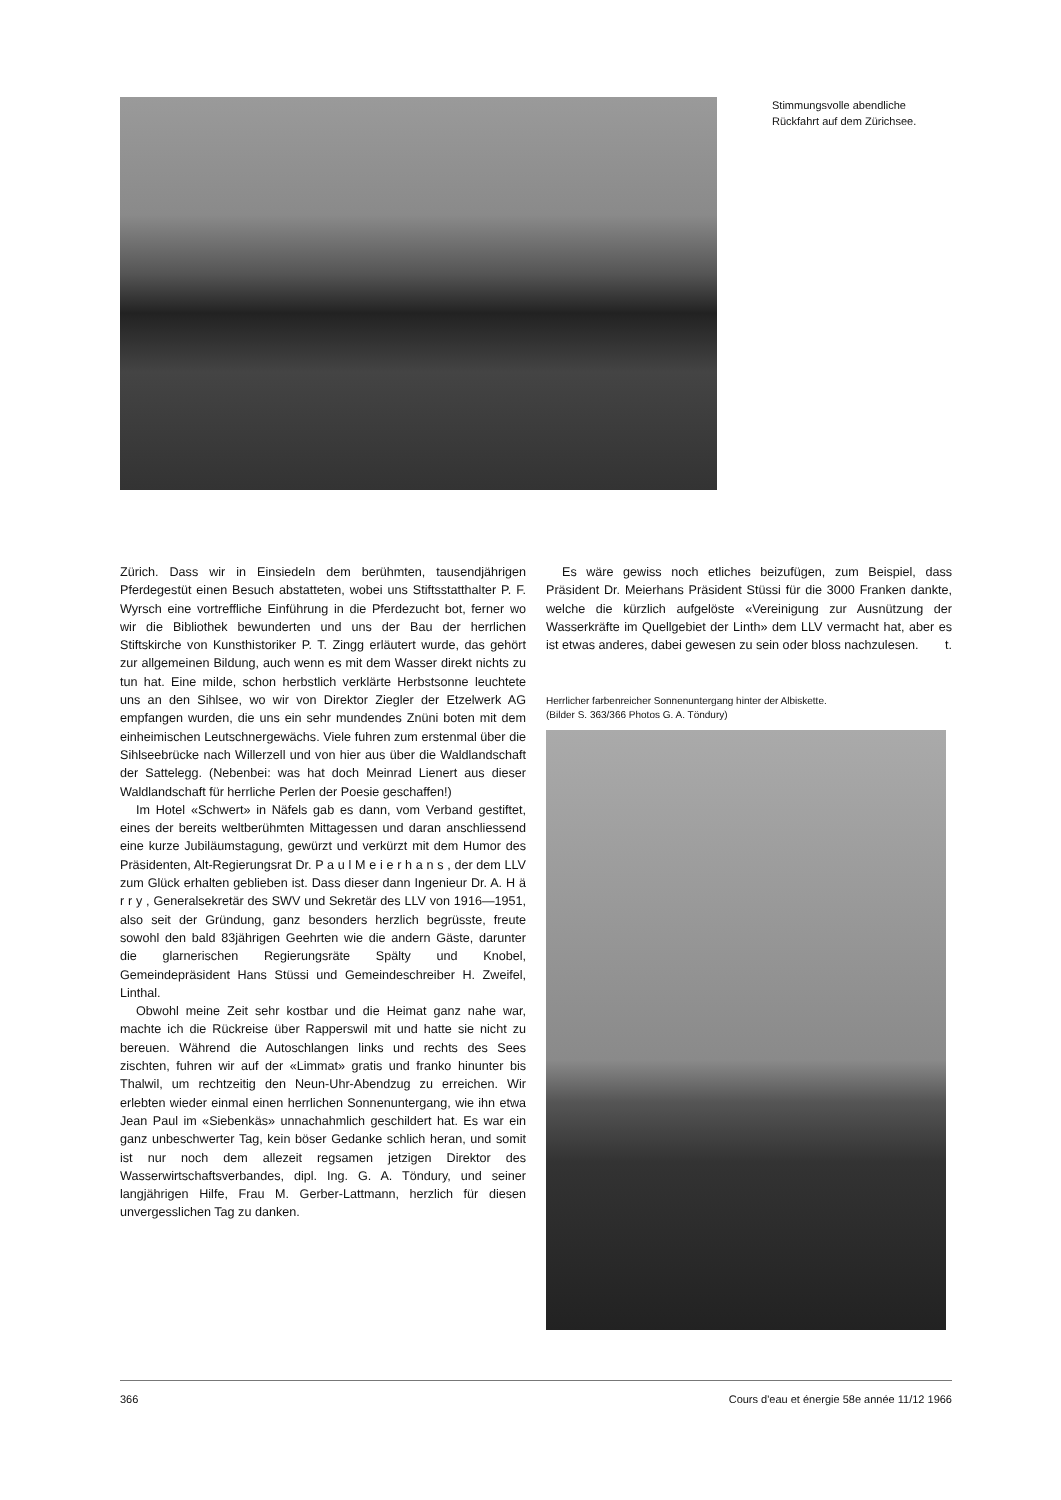Stimmungsvolle abendliche
Rückfahrt auf dem Zürichsee.
Zürich. Dass wir in Einsiedeln dem berühmten, tausendjährigen Pferdegestüt einen Besuch abstatteten, wobei uns Stiftsstatthalter P. F. Wyrsch eine vortreffliche Einführung in die Pferdezucht bot, ferner wo wir die Bibliothek bewunderten und uns der Bau der herrlichen Stiftskirche von Kunsthistoriker P. T. Zingg erläutert wurde, das gehört zur allgemeinen Bildung, auch wenn es mit dem Wasser direkt nichts zu tun hat. Eine milde, schon herbstlich verklärte Herbstsonne leuchtete uns an den Sihlsee, wo wir von Direktor Ziegler der Etzelwerk AG empfangen wurden, die uns ein sehr mundendes Znüni boten mit dem einheimischen Leutschnergewächs. Viele fuhren zum erstenmal über die Sihlseebrücke nach Willerzell und von hier aus über die Waldlandschaft der Sattelegg. (Nebenbei: was hat doch Meinrad Lienert aus dieser Waldlandschaft für herrliche Perlen der Poesie geschaffen!)
Im Hotel «Schwert» in Näfels gab es dann, vom Verband gestiftet, eines der bereits weltberühmten Mittagessen und daran anschliessend eine kurze Jubiläumstagung, gewürzt und verkürzt mit dem Humor des Präsidenten, Alt-Regierungsrat Dr. P a u l M e i e r h a n s , der dem LLV zum Glück erhalten geblieben ist. Dass dieser dann Ingenieur Dr. A. H ä r r y , Generalsekretär des SWV und Sekretär des LLV von 1916—1951, also seit der Gründung, ganz besonders herzlich begrüsste, freute sowohl den bald 83jährigen Geehrten wie die andern Gäste, darunter die glarnerischen Regierungsräte Spälty und Knobel, Gemeindepräsident Hans Stüssi und Gemeindeschreiber H. Zweifel, Linthal.
Obwohl meine Zeit sehr kostbar und die Heimat ganz nahe war, machte ich die Rückreise über Rapperswil mit und hatte sie nicht zu bereuen. Während die Autoschlangen links und rechts des Sees zischten, fuhren wir auf der «Limmat» gratis und franko hinunter bis Thalwil, um rechtzeitig den Neun-Uhr-Abendzug zu erreichen. Wir erlebten wieder einmal einen herrlichen Sonnenuntergang, wie ihn etwa Jean Paul im «Siebenkäs» unnachahmlich geschildert hat. Es war ein ganz unbeschwerter Tag, kein böser Gedanke schlich heran, und somit ist nur noch dem allezeit regsamen jetzigen Direktor des Wasserwirtschaftsverbandes, dipl. Ing. G. A. Töndury, und seiner langjährigen Hilfe, Frau M. Gerber-Lattmann, herzlich für diesen unvergesslichen Tag zu danken.
Es wäre gewiss noch etliches beizufügen, zum Beispiel, dass Präsident Dr. Meierhans Präsident Stüssi für die 3000 Franken dankte, welche die kürzlich aufgelöste «Vereinigung zur Ausnützung der Wasserkräfte im Quellgebiet der Linth» dem LLV vermacht hat, aber es ist etwas anderes, dabei gewesen zu sein oder bloss nachzulesen. t.
Herrlicher farbenreicher Sonnenuntergang hinter der Albiskette.
(Bilder S. 363/366 Photos G. A. Töndury)
366 Cours d'eau et énergie 58e année 11/12 1966